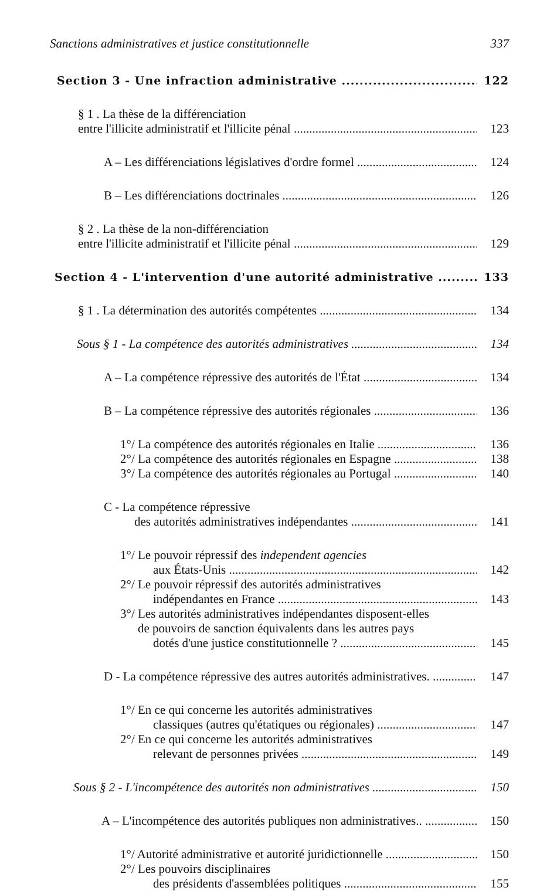Sanctions administratives et justice constitutionnelle 337
Section 3 - Une infraction administrative 122
§ 1 . La thèse de la différenciation
entre l'illicite administratif et l'illicite pénal 123
A – Les différenciations législatives d'ordre formel 124
B – Les différenciations doctrinales 126
§ 2 . La thèse de la non-différenciation
entre l'illicite administratif et l'illicite pénal 129
Section 4 - L'intervention d'une autorité administrative 133
§ 1 . La détermination des autorités compétentes 134
Sous § 1 - La compétence des autorités administratives 134
A – La compétence répressive des autorités de l'État 134
B – La compétence répressive des autorités régionales 136
1°/ La compétence des autorités régionales en Italie 136
2°/ La compétence des autorités régionales en Espagne 138
3°/ La compétence des autorités régionales au Portugal 140
C - La compétence répressive
des autorités administratives indépendantes 141
1°/ Le pouvoir répressif des independent agencies
aux États-Unis 142
2°/ Le pouvoir répressif des autorités administratives
indépendantes en France 143
3°/ Les autorités administratives indépendantes disposent-elles
de pouvoirs de sanction équivalents dans les autres pays
dotés d'une justice constitutionnelle ? 145
D - La compétence répressive des autres autorités administratives. 147
1°/ En ce qui concerne les autorités administratives
classiques (autres qu'étatiques ou régionales) 147
2°/ En ce qui concerne les autorités administratives
relevant de personnes privées 149
Sous § 2 - L'incompétence des autorités non administratives 150
A – L'incompétence des autorités publiques non administratives.. 150
1°/ Autorité administrative et autorité juridictionnelle 150
2°/ Les pouvoirs disciplinaires
des présidents d'assemblées politiques 155